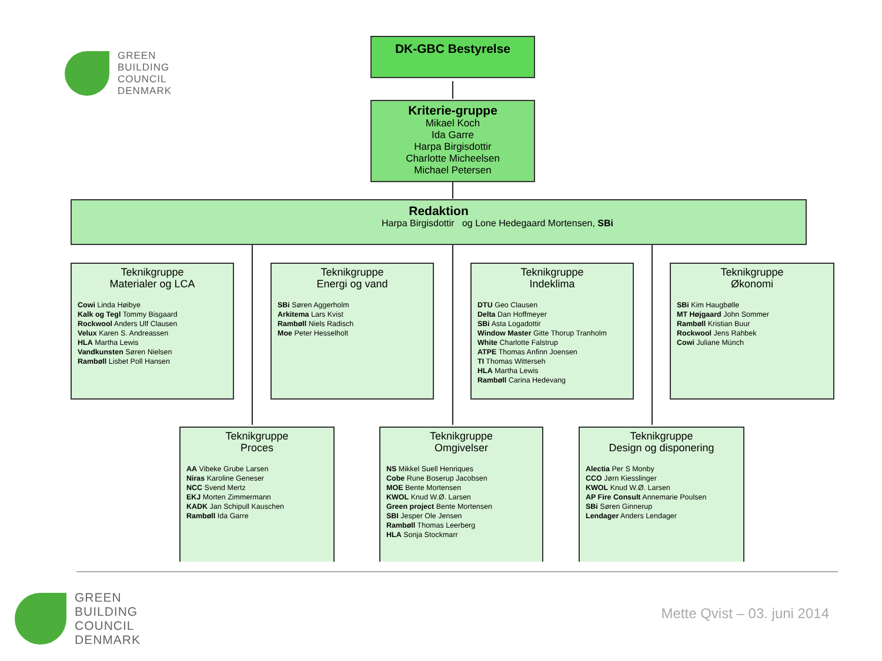GREEN
BUILDING
COUNCIL
DENMARK
DK-GBC Bestyrelse
Kriterie-gruppe
Mikael Koch
Ida Garre
Harpa Birgisdottir
Charlotte Micheelsen
Michael Petersen
Redaktion
Harpa Birgisdottir og Lone Hedegaard Mortensen, SBi
Teknikgruppe
Materialer og LCA
Cowi Linda Høibye
Kalk og Tegl Tommy Bisgaard
Rockwool Anders Ulf Clausen
Velux Karen S. Andreassen
HLA Martha Lewis
Vandkunsten Søren Nielsen
Rambøll Lisbet Poll Hansen
Teknikgruppe
Energi og vand
SBi Søren Aggerholm
Arkitema Lars Kvist
Rambøll Niels Radisch
Moe Peter Hesselholt
Teknikgruppe
Indeklima
DTU Geo Clausen
Delta Dan Hoffmeyer
SBi Asta Logadottir
Window Master Gitte Thorup Tranholm
White Charlotte Falstrup
ATPE Thomas Anfinn Joensen
TI Thomas Witterseh
HLA Martha Lewis
Rambøll Carina Hedevang
Teknikgruppe
Økonomi
SBi Kim Haugbølle
MT Højgaard John Sommer
Rambøll Kristian Buur
Rockwool Jens Rahbek
Cowi Juliane Münch
Teknikgruppe
Proces
AA Vibeke Grube Larsen
Niras Karoline Geneser
NCC Svend Mertz
EKJ Morten Zimmermann
KADK Jan Schipull Kauschen
Rambøll Ida Garre
Teknikgruppe
Omgivelser
NS Mikkel Suell Henriques
Cobe Rune Boserup Jacobsen
MOE Bente Mortensen
KWOL Knud W.Ø. Larsen
Green project Bente Mortensen
SBI Jesper Ole Jensen
Rambøll Thomas Leerberg
HLA Sonja Stockmarr
Teknikgruppe
Design og disponering
Alectia Per S Monby
CCO Jørn Kiesslinger
KWOL Knud W.Ø. Larsen
AP Fire Consult Annemarie Poulsen
SBi Søren Ginnerup
Lendager Anders Lendager
GREEN
BUILDING
COUNCIL
DENMARK
Mette Qvist – 03. juni 2014